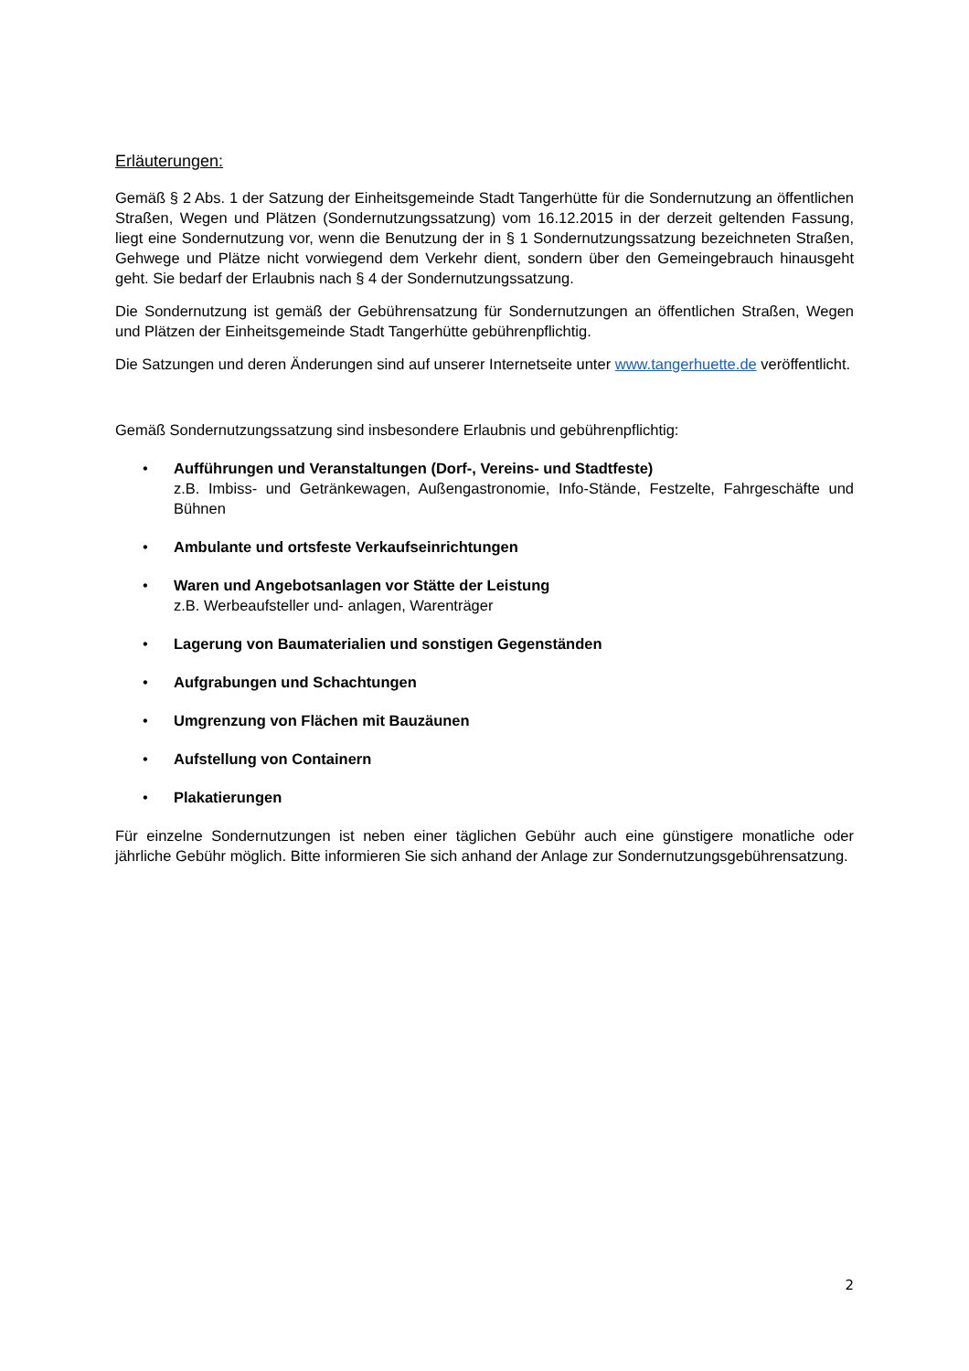Erläuterungen:
Gemäß § 2 Abs. 1 der Satzung der Einheitsgemeinde Stadt Tangerhütte für die Sondernutzung an öffentlichen Straßen, Wegen und Plätzen (Sondernutzungssatzung) vom 16.12.2015 in der derzeit geltenden Fassung, liegt eine Sondernutzung vor, wenn die Benutzung der in § 1 Sondernutzungssatzung bezeichneten Straßen, Gehwege und Plätze nicht vorwiegend dem Verkehr dient, sondern über den Gemeingebrauch hinausgeht geht. Sie bedarf der Erlaubnis nach § 4 der Sondernutzungssatzung.
Die Sondernutzung ist gemäß der Gebührensatzung für Sondernutzungen an öffentlichen Straßen, Wegen und Plätzen der Einheitsgemeinde Stadt Tangerhütte gebührenpflichtig.
Die Satzungen und deren Änderungen sind auf unserer Internetseite unter www.tangerhuette.de veröffentlicht.
Gemäß Sondernutzungssatzung sind insbesondere Erlaubnis und gebührenpflichtig:
• Aufführungen und Veranstaltungen (Dorf-, Vereins- und Stadtfeste)
z.B. Imbiss- und Getränkewagen, Außengastronomie, Info-Stände, Festzelte, Fahrgeschäfte und Bühnen
• Ambulante und ortsfeste Verkaufseinrichtungen
• Waren und Angebotsanlagen vor Stätte der Leistung
z.B. Werbeaufsteller und- anlagen, Warenträger
• Lagerung von Baumaterialien und sonstigen Gegenständen
• Aufgrabungen und Schachtungen
• Umgrenzung von Flächen mit Bauzäunen
• Aufstellung von Containern
• Plakatierungen
Für einzelne Sondernutzungen ist neben einer täglichen Gebühr auch eine günstigere monatliche oder jährliche Gebühr möglich. Bitte informieren Sie sich anhand der Anlage zur Sondernutzungsgebührensatzung.
2